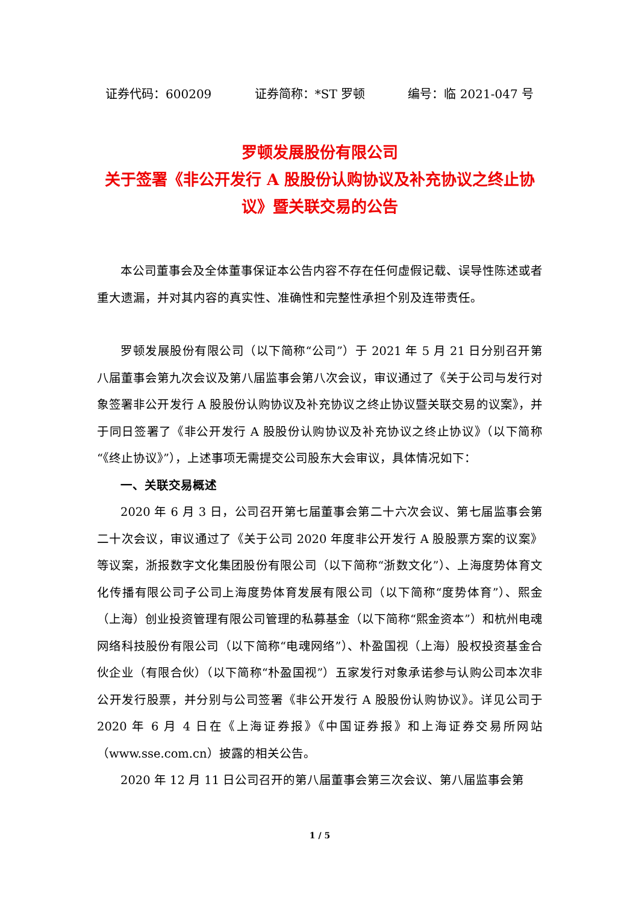证券代码：600209 证券简称：*ST 罗顿 编号：临 2021-047 号
罗顿发展股份有限公司
关于签署《非公开发行 A 股股份认购协议及补充协议之终止协议》暨关联交易的公告
本公司董事会及全体董事保证本公告内容不存在任何虚假记载、误导性陈述或者重大遗漏，并对其内容的真实性、准确性和完整性承担个别及连带责任。
罗顿发展股份有限公司（以下简称“公司”）于 2021 年 5 月 21 日分别召开第八届董事会第九次会议及第八届监事会第八次会议，审议通过了《关于公司与发行对象签署非公开发行 A 股股份认购协议及补充协议之终止协议暨关联交易的议案》，并于同日签署了《非公开发行 A 股股份认购协议及补充协议之终止协议》（以下简称“《终止协议》”），上述事项无需提交公司股东大会审议，具体情况如下：
一、关联交易概述
2020 年 6 月 3 日，公司召开第七届董事会第二十六次会议、第七届监事会第二十次会议，审议通过了《关于公司 2020 年度非公开发行 A 股股票方案的议案》等议案，浙报数字文化集团股份有限公司（以下简称“浙数文化”）、上海度势体育文化传播有限公司子公司上海度势体育发展有限公司（以下简称“度势体育”）、熙金（上海）创业投资管理有限公司管理的私募基金（以下简称“熙金资本”）和杭州电魂网络科技股份有限公司（以下简称“电魂网络”）、朴盈国视（上海）股权投资基金合伙企业（有限合伙）（以下简称“朴盈国视”）五家发行对象承诺参与认购公司本次非公开发行股票，并分别与公司签署《非公开发行 A 股股份认购协议》。详见公司于 2020 年 6 月 4 日在《上海证券报》《中国证券报》和上海证券交易所网站（www.sse.com.cn）披露的相关公告。
2020 年 12 月 11 日公司召开的第八届董事会第三次会议、第八届监事会第
1 / 5